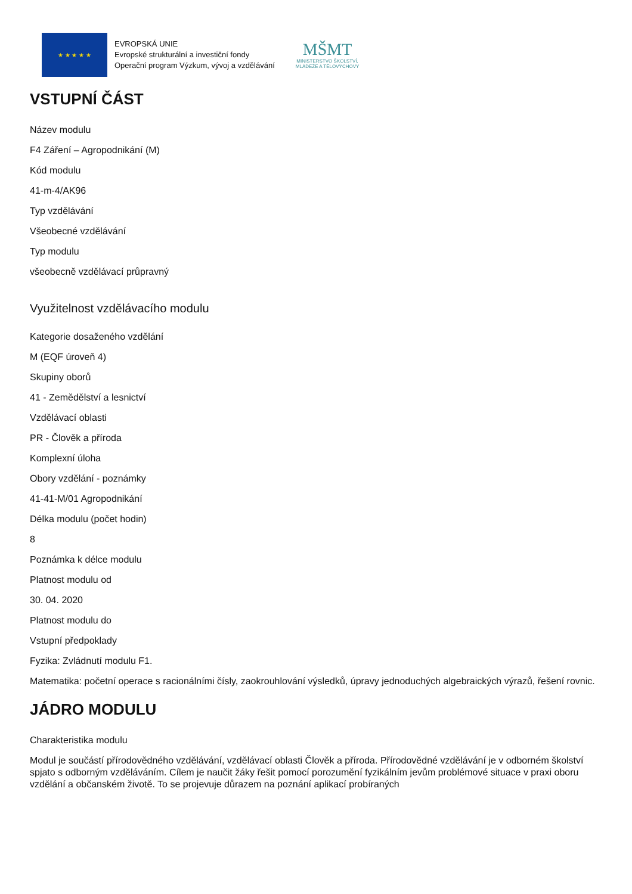★ ★ ★ ★ ★
EVROPSKÁ UNIE
Evropské strukturální a investiční fondy
Operační program Výzkum, vývoj a vzdělávání
MŠMT
MINISTERSTVO ŠKOLSTVÍ,
MLÁDEŽE A TĚLOVÝCHOVY
VSTUPNÍ ČÁST
Název modulu
F4 Záření – Agropodnikání (M)
Kód modulu
41-m-4/AK96
Typ vzdělávání
Všeobecné vzdělávání
Typ modulu
všeobecně vzdělávací průpravný
Využitelnost vzdělávacího modulu
Kategorie dosaženého vzdělání
M (EQF úroveň 4)
Skupiny oborů
41 - Zemědělství a lesnictví
Vzdělávací oblasti
PR - Člověk a příroda
Komplexní úloha
Obory vzdělání - poznámky
41-41-M/01 Agropodnikání
Délka modulu (počet hodin)
8
Poznámka k délce modulu
Platnost modulu od
30. 04. 2020
Platnost modulu do
Vstupní předpoklady
Fyzika: Zvládnutí modulu F1.
Matematika: početní operace s racionálními čísly, zaokrouhlování výsledků, úpravy jednoduchých algebraických výrazů, řešení rovnic.
JÁDRO MODULU
Charakteristika modulu
Modul je součástí přírodovědného vzdělávání, vzdělávací oblasti Člověk a příroda. Přírodovědné vzdělávání je v odborném školství spjato s odborným vzděláváním. Cílem je naučit žáky řešit pomocí porozumění fyzikálním jevům problémové situace v praxi oboru vzdělání a občanském životě. To se projevuje důrazem na poznání aplikací probíraných